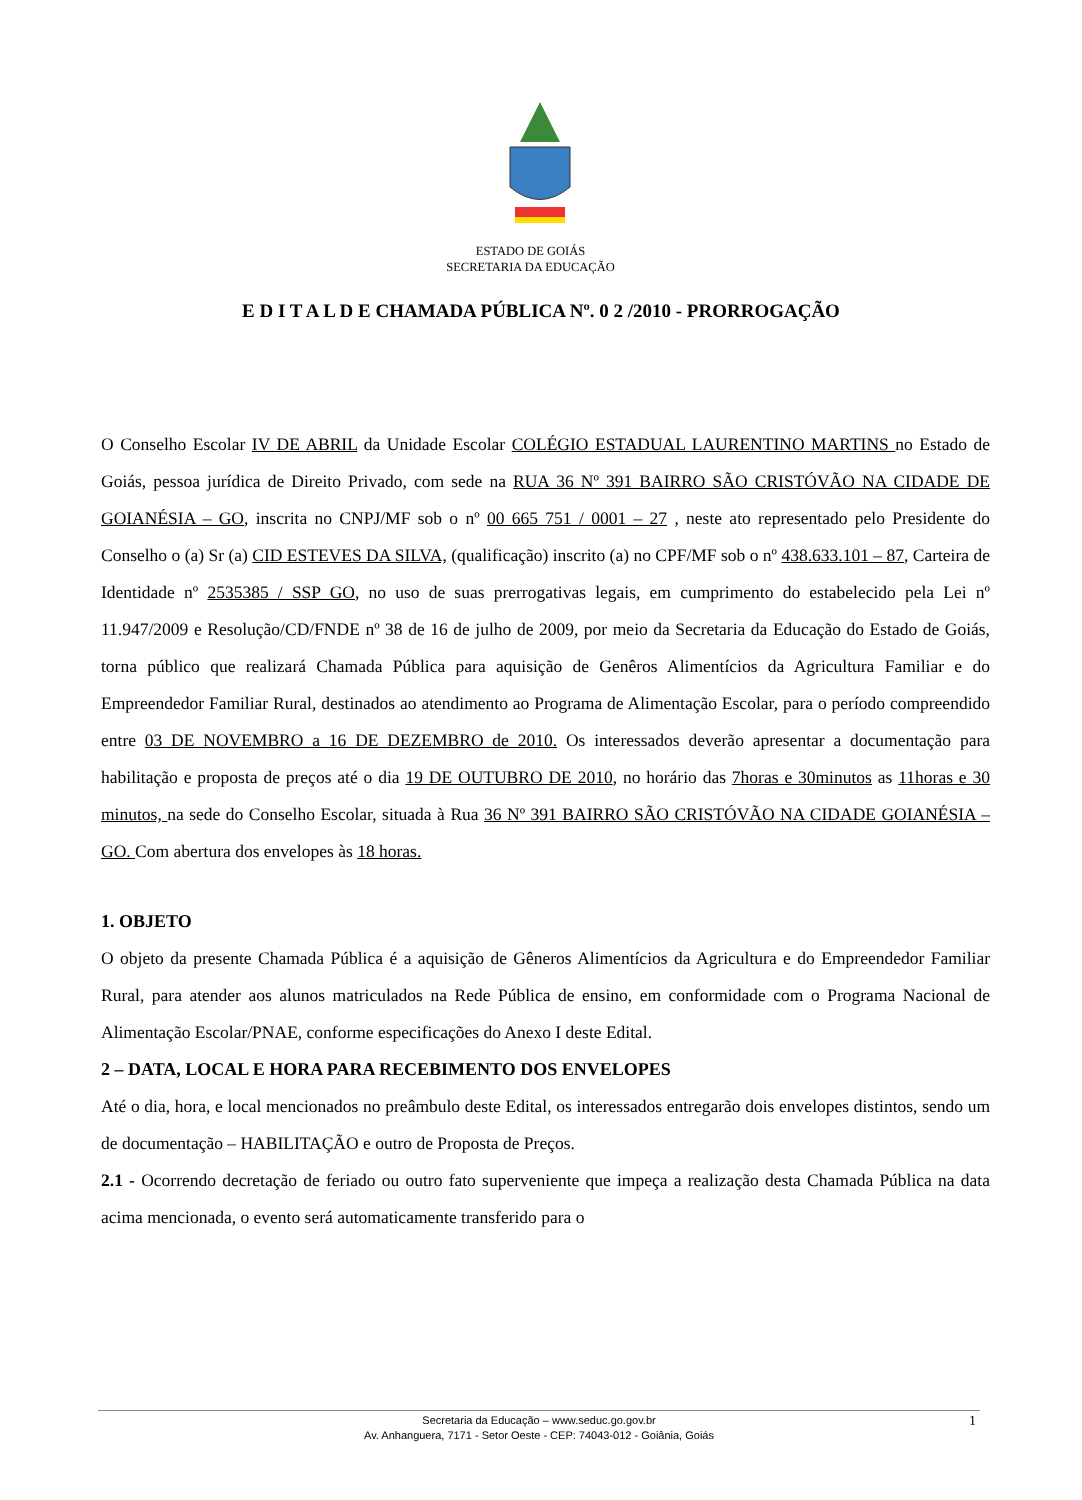ESTADO DE GOIÁS
SECRETARIA DA EDUCAÇÃO
E D I T A L D E CHAMADA PÚBLICA Nº. 0 2 /2010 - PRORROGAÇÃO
O Conselho Escolar IV DE ABRIL da Unidade Escolar COLÉGIO ESTADUAL LAURENTINO MARTINS no Estado de Goiás, pessoa jurídica de Direito Privado, com sede na RUA 36 Nº 391 BAIRRO SÃO CRISTÓVÃO NA CIDADE DE GOIANÉSIA – GO, inscrita no CNPJ/MF sob o nº 00 665 751 / 0001 – 27 , neste ato representado pelo Presidente do Conselho o (a) Sr (a) CID ESTEVES DA SILVA, (qualificação) inscrito (a) no CPF/MF sob o nº 438.633.101 – 87, Carteira de Identidade nº 2535385 / SSP GO, no uso de suas prerrogativas legais, em cumprimento do estabelecido pela Lei nº 11.947/2009 e Resolução/CD/FNDE nº 38 de 16 de julho de 2009, por meio da Secretaria da Educação do Estado de Goiás, torna público que realizará Chamada Pública para aquisição de Genêros Alimentícios da Agricultura Familiar e do Empreendedor Familiar Rural, destinados ao atendimento ao Programa de Alimentação Escolar, para o período compreendido entre 03 DE NOVEMBRO a 16 DE DEZEMBRO de 2010. Os interessados deverão apresentar a documentação para habilitação e proposta de preços até o dia 19 DE OUTUBRO DE 2010, no horário das 7horas e 30minutos as 11horas e 30 minutos, na sede do Conselho Escolar, situada à Rua 36 Nº 391 BAIRRO SÃO CRISTÓVÃO NA CIDADE GOIANÉSIA – GO. Com abertura dos envelopes às 18 horas.
1. OBJETO
O objeto da presente Chamada Pública é a aquisição de Gêneros Alimentícios da Agricultura e do Empreendedor Familiar Rural, para atender aos alunos matriculados na Rede Pública de ensino, em conformidade com o Programa Nacional de Alimentação Escolar/PNAE, conforme especificações do Anexo I deste Edital.
2 – DATA, LOCAL E HORA PARA RECEBIMENTO DOS ENVELOPES
Até o dia, hora, e local mencionados no preâmbulo deste Edital, os interessados entregarão dois envelopes distintos, sendo um de documentação – HABILITAÇÃO e outro de Proposta de Preços.
2.1 - Ocorrendo decretação de feriado ou outro fato superveniente que impeça a realização desta Chamada Pública na data acima mencionada, o evento será automaticamente transferido para o
Secretaria da Educação – www.seduc.go.gov.br
Av. Anhanguera, 7171 - Setor Oeste - CEP: 74043-012 - Goiânia, Goiás
1